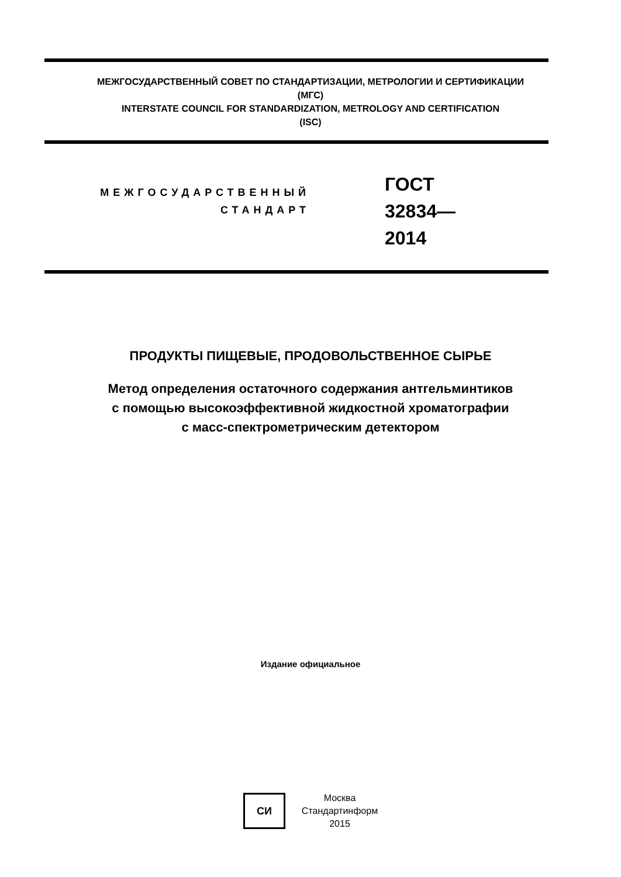МЕЖГОСУДАРСТВЕННЫЙ СОВЕТ ПО СТАНДАРТИЗАЦИИ, МЕТРОЛОГИИ И СЕРТИФИКАЦИИ
(МГС)
INTERSTATE COUNCIL FOR STANDARDIZATION, METROLOGY AND CERTIFICATION
(ISC)
МЕЖГОСУДАРСТВЕННЫЙ
СТАНДАРТ
ГОСТ
32834—
2014
ПРОДУКТЫ ПИЩЕВЫЕ, ПРОДОВОЛЬСТВЕННОЕ СЫРЬЕ
Метод определения остаточного содержания антгельминтиков
с помощью высокоэффективной жидкостной хроматографии
с масс-спектрометрическим детектором
Издание официальное
СИ
Москва
Стандартинформ
2015